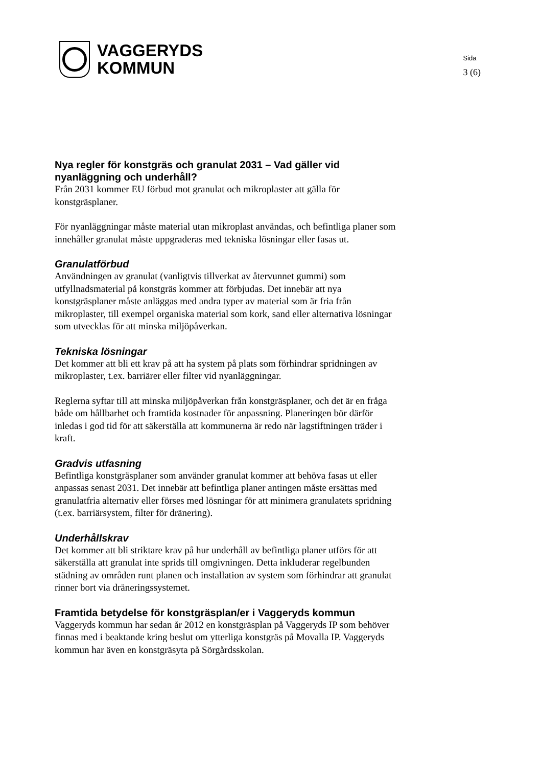VAGGERYDS
KOMMUN
Sida
3 (6)
Nya regler för konstgräs och granulat 2031 – Vad gäller vid nyanläggning och underhåll?
Från 2031 kommer EU förbud mot granulat och mikroplaster att gälla för konstgräsplaner.
För nyanläggningar måste material utan mikroplast användas, och befintliga planer som innehåller granulat måste uppgraderas med tekniska lösningar eller fasas ut.
Granulatförbud
Användningen av granulat (vanligtvis tillverkat av återvunnet gummi) som utfyllnadsmaterial på konstgräs kommer att förbjudas. Det innebär att nya konstgräsplaner måste anläggas med andra typer av material som är fria från mikroplaster, till exempel organiska material som kork, sand eller alternativa lösningar som utvecklas för att minska miljöpåverkan.
Tekniska lösningar
Det kommer att bli ett krav på att ha system på plats som förhindrar spridningen av mikroplaster, t.ex. barriärer eller filter vid nyanläggningar.
Reglerna syftar till att minska miljöpåverkan från konstgräsplaner, och det är en fråga både om hållbarhet och framtida kostnader för anpassning. Planeringen bör därför inledas i god tid för att säkerställa att kommunerna är redo när lagstiftningen träder i kraft.
Gradvis utfasning
Befintliga konstgräsplaner som använder granulat kommer att behöva fasas ut eller anpassas senast 2031. Det innebär att befintliga planer antingen måste ersättas med granulatfria alternativ eller förses med lösningar för att minimera granulatets spridning (t.ex. barriärsystem, filter för dränering).
Underhållskrav
Det kommer att bli striktare krav på hur underhåll av befintliga planer utförs för att säkerställa att granulat inte sprids till omgivningen. Detta inkluderar regelbunden städning av områden runt planen och installation av system som förhindrar att granulat rinner bort via dräneringssystemet.
Framtida betydelse för konstgräsplan/er i Vaggeryds kommun
Vaggeryds kommun har sedan år 2012 en konstgräsplan på Vaggeryds IP som behöver finnas med i beaktande kring beslut om ytterliga konstgräs på Movalla IP. Vaggeryds kommun har även en konstgräsyta på Sörgårdsskolan.